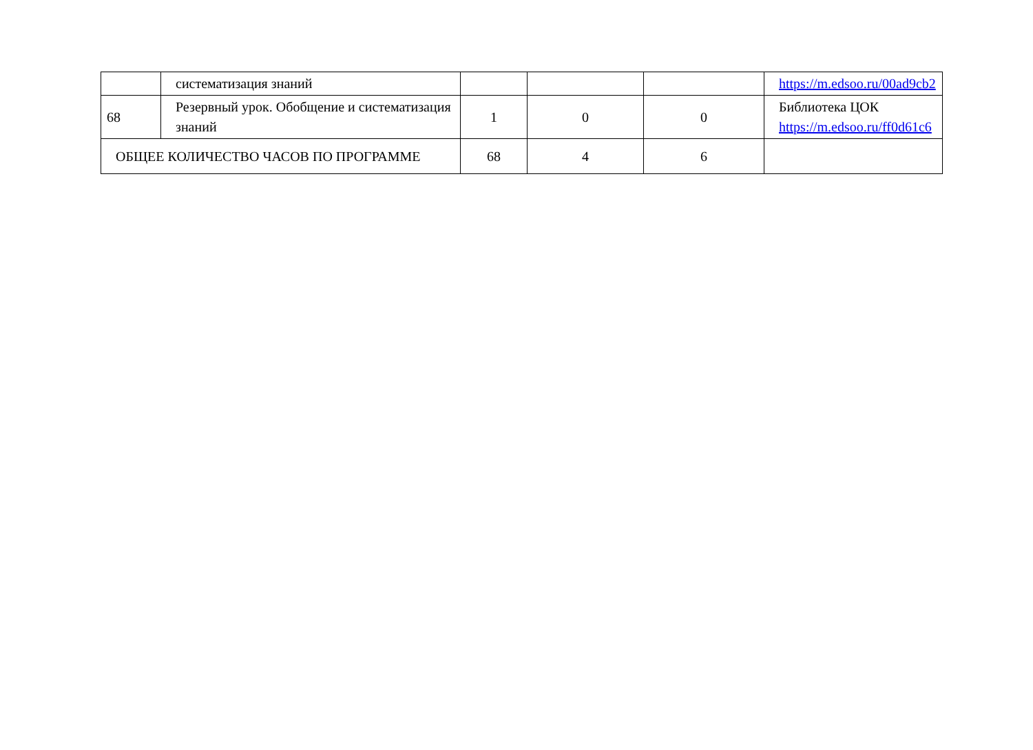| | систематизация знаний | | | | https://m.edsoo.ru/00ad9cb2 |
| 68 | Резервный урок. Обобщение и систематизация знаний | 1 | 0 | 0 | Библиотека ЦОК https://m.edsoo.ru/ff0d61c6 |
| ОБЩЕЕ КОЛИЧЕСТВО ЧАСОВ ПО ПРОГРАММЕ | | 68 | 4 | 6 | |